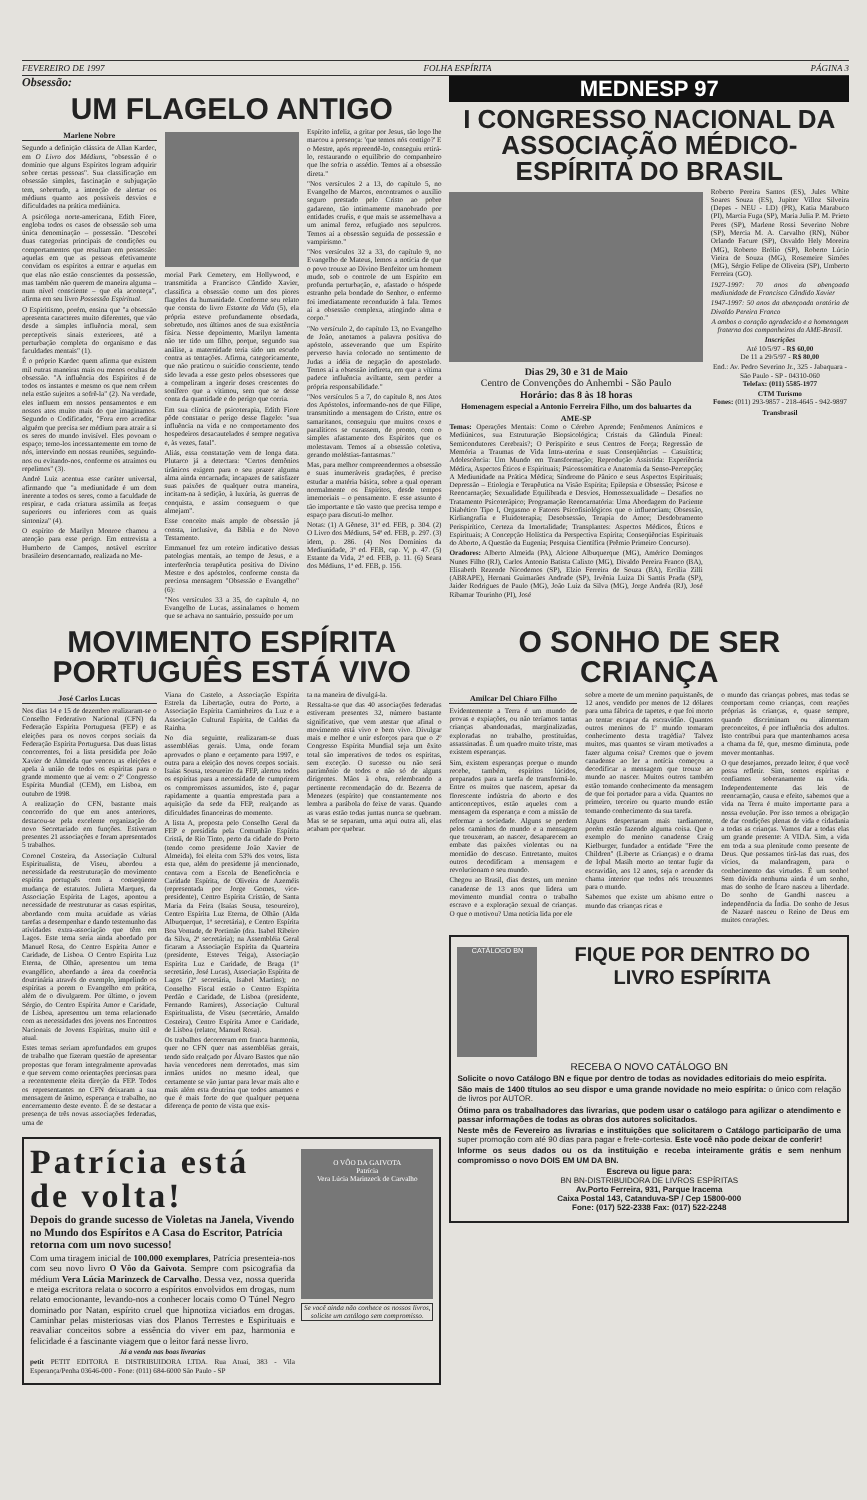FEVEREIRO DE 1997 FOLHA ESPÍRITA PÁGINA 3
Obsessão:
UM FLAGELO ANTIGO
Marlene Nobre
Segundo a definição clássica de Allan Kardec, em O Livro dos Médiuns, "obsessão é o domínio que alguns Espíritos logram adquirir sobre certas pessoas". Sua classificação em obsessão simples, fascinação e subjugação tem, sobretudo, a intenção de alertar os médiuns quanto aos possíveis desvios e dificuldades na prática mediúnica.
A psicóloga norte-americana, Edith Fiore, engloba todos os casos de obsessão sob uma única denominação – possessão. "Descobri duas categorias principais de condições ou comportamentos que resultam em possessão: aquelas em que as pessoas efetivamente convidam os espíritos a entrar e aquelas em que elas não estão conscientes da possessão, mas também não querem de maneira alguma – num nível consciente – que ela aconteça", afirma em seu livro Possessão Espiritual.
O Espiritismo, porém, ensina que "a obsessão apresenta caracteres muito diferentes, que vão desde a simples influência moral, sem perceptíveis sinais exteriores, até a perturbação completa do organismo e das faculdades mentais" (1).
É o próprio Kardec quem afirma que existem mil outras maneiras mais ou menos ocultas de obsessão. "A influência dos Espíritos é de todos os instantes e mesmo os que nem crêem nela estão sujeitos a sofrê-la" (2). Na verdade, eles influem em nossos pensamentos e em nossos atos muito mais do que imaginamos. Segundo o Codificador, "Fora erro acreditar alguém que precisa ser médium para atrair a si os seres do mundo invisível. Eles povoam o espaço; temo-los incessantemente em torno de nós, intervindo em nossas reuniões, seguindo-nos ou evitando-nos, conforme os atraímos ou repelimos" (3).
André Luiz acentua esse caráter universal, afirmando que "a mediunidade é um dom inerente a todos os seres, como a faculdade de respirar, e cada criatura assimila as forças superiores ou inferiores com as quais sintoniza" (4).
O espírito de Marilyn Monroe chamou a atenção para esse perigo. Em entrevista a Humberto de Campos, notável escritor brasileiro desencarnado, realizada no Me-
morial Park Cemetery, em Hollywood, e transmitida a Francisco Cândido Xavier, classifica a obsessão como um dos piores flagelos da humanidade. Conforme seu relato que consta do livro Estante da Vida (5), ela própria esteve profundamente obsedada, sobretudo, nos últimos anos de sua existência física. Nesse depoimento, Marilyn lamenta não ter tido um filho, porque, segundo sua análise, a maternidade teria sido um escudo contra as tentações. Afirma, categoricamente, que não praticou o suicídio consciente, tendo sido levada a esse gesto pelos obsessores que a compeliram a ingerir doses crescentes do sonífero que a vitimou, sem que se desse conta da quantidade e do perigo que corria.
Em sua clínica de psicoterapia, Edith Fiore pôde constatar o perigo desse flagelo: "sua influência na vida e no comportamento dos hospedeiros desacautelados é sempre negativa e, às vezes, fatal".
Aliás, essa constatação vem de longa data. Plutarco já a detectara: "Certos demônios tirânicos exigem para o seu prazer alguma alma ainda encarnada; incapazes de satisfazer suas paixões de qualquer outra maneira, incitam-na à sedição, à luxúria, às guerras de conquista, e assim conseguem o que almejam".
Esse conceito mais amplo de obsessão já consta, inclusive, da Bíblia e do Novo Testamento.
Emmanuel fez um roteiro indicativo dessas patologias mentais, ao tempo de Jesus, e a interferência terapêutica positiva do Divino Mestre e dos apóstolos, conforme consta da preciosa mensagem "Obsessão e Evangelho" (6):
"Nos versículos 33 a 35, do capítulo 4, no Evangelho de Lucas, assinalamos o homem que se achava no santuário, possuído por um
Espírito infeliz, a gritar por Jesus, tão logo lhe marcou a presença: 'que temos nós contigo?' E o Mestre, após repreendê-lo, conseguiu retirá-lo, restaurando o equilíbrio do companheiro que lhe sofria o assédio. Temos aí a obsessão direta."
"Nos versículos 2 a 13, do capítulo 5, no Evangelho de Marcos, encontramos o auxílio seguro prestado pelo Cristo ao pobre gadareno, tão intimamente manobrado por entidades cruéis, e que mais se assemelhava a um animal feroz, refugiado nos sepulcros. Temos aí a obsessão seguida de possessão e vampirismo."
"Nos versículos 32 a 33, do capítulo 9, no Evangelho de Mateus, lemos a notícia de que o povo trouxe ao Divino Benfeitor um homem mudo, sob o controle de um Espírito em profunda perturbação, e, afastado o hóspede estranho pela bondade do Senhor, o enfermo foi imediatamente reconduzido à fala. Temos aí a obsessão complexa, atingindo alma e corpo."
"No versículo 2, do capítulo 13, no Evangelho de João, anotamos a palavra positiva do apóstolo, asseverando que um Espírito perverso havia colocado no sentimento de Judas a idéia de negação do apostolado. Temos aí a obsessão indireta, em que a vítima padece influência aviltante, sem perder a própria responsabilidade."
"Nos versículos 5 a 7, do capítulo 8, nos Atos dos Apóstolos, informando-nos de que Filipe, transmitindo a mensagem do Cristo, entre os samaritanos, conseguiu que muitos coxos e paralíticos se curassem, de pronto, com o simples afastamento dos Espíritos que os molestavam. Temos aí a obsessão coletiva, gerando moléstias-fantasmas."
Mas, para melhor compreendermos a obsessão e suas inumeráveis gradações, é preciso estudar a matéria básica, sobre a qual operam normalmente os Espíritos, desde tempos imemoriais – o pensamento. E esse assunto é tão importante e tão vasto que precisa tempo e espaço para discuti-lo melhor.
Notas: (1) A Gênese, 31ª ed. FEB, p. 304. (2) O Livro dos Médiuns, 54ª ed. FEB, p. 297. (3) idem, p. 286. (4) Nos Domínios da Mediunidade, 3ª ed. FEB, cap. V, p. 47. (5) Estante da Vida, 2ª ed. FEB, p. 11. (6) Seara dos Médiuns, 1ª ed. FEB, p. 156.
MEDNESP 97
I CONGRESSO NACIONAL DA ASSOCIAÇÃO MÉDICO-ESPÍRITA DO BRASIL
Dias 29, 30 e 31 de Maio
Centro de Convenções do Anhembi - São Paulo
Horário: das 8 às 18 horas
Homenagem especial a Antonio Ferreira Filho, um dos baluartes da AME-SP
Temas: Operações Mentais: Como o Cérebro Aprende; Fenômenos Anímicos e Mediúnicos, sua Estruturação Biopsicológica; Cristais da Glândula Pineal: Semicondutores Cerebrais?; O Perispírito e seus Centros de Força; Regressão de Memória a Traumas de Vida Intra-uterina e suas Conseqüências – Casuística; Adolescência: Um Mundo em Transformação; Reprodução Assistida: Experiência Médica, Aspectos Éticos e Espirituais; Psicossomática e Anatomia da Senso-Percepção; A Mediunidade na Prática Médica; Síndrome do Pânico e seus Aspectos Espirituais; Depressão – Etiologia e Terapêutica na Visão Espírita; Epilepsia e Obsessão; Psicose e Reencarnação; Sexualidade Equilibrada e Desvios, Homossexualidade – Desafios no Tratamento Psicoterápico; Programação Reencarnatória: Uma Abordagem do Paciente Diabético Tipo I, Orgasmo e Fatores Psicofisiológicos que o influenciam; Obsessão, Kirliangrafia e Fluidoterapia; Desobsessão, Terapia do Amor; Desdobramento Perispirítico, Certeza da Imortalidade; Transplantes: Aspectos Médicos, Éticos e Espirituais; A Concepção Holística da Perspectiva Espírita; Conseqüências Espirituais do Aborto, A Questão da Eugenia; Pesquisa Científica (Prêmio Primeiro Concurso).
Oradores: Alberto Almeida (PA), Alcione Albuquerque (MG), Américo Domingos Nunes Filho (RJ), Carlos Antonio Batista Calixto (MG), Divaldo Pereira Franco (BA), Elisabeth Rezende Nicodemos (SP), Elzio Ferreira de Souza (BA), Ercília Zilli (ABRAPE), Hernani Guimarães Andrade (SP), Irvênia Luiza Di Santis Prada (SP), Jaider Rodrigues de Paulo (MG), João Luiz da Silva (MG), Jorge Andréa (RJ), José Ribamar Tourinho (PI), José
Roberto Pereira Santos (ES), Jules White Soares Souza (ES), Jupiter Villoz Silveira (Depes - NEU - LD) (PR), Katia Marabuco (PI), Marcia Fuga (SP), Maria Julia P. M. Prieto Peres (SP), Marlene Rossi Severino Nobre (SP), Mercia M. A. Carvalho (RN), Núbor Orlando Facure (SP), Osvaldo Hely Moreira (MG), Roberto Brólio (SP), Roberto Lúcio Vieira de Souza (MG), Rosemeire Simões (MG), Sérgio Felipe de Oliveira (SP), Umberto Ferreira (GO).
1927-1997: 70 anos da abençoada mediunidade de Francisco Cândido Xavier
1947-1997: 50 anos da abençoada oratória de Divaldo Pereira Franco
A ambos o coração agradecido e a homenagem fraterna dos companheiros da AME-Brasil.
Inscrições
Até 10/5/97 - R$ 60,00
De 11 a 29/5/97 - R$ 80,00
End.: Av. Pedro Severino Jr., 325 - Jabaquara - São Paulo - SP - 04310-060
Telefax: (011) 5585-1977
CTM Turismo
Fones: (011) 293-9857 - 218-4645 - 942-9897
Transbrasil
MOVIMENTO ESPÍRITA PORTUGUÊS ESTÁ VIVO
José Carlos Lucas
Nos dias 14 e 15 de dezembro realizaram-se o Conselho Federativo Nacional (CFN) da Federação Espírita Portuguesa (FEP) e as eleições para os novos corpos sociais da Federação Espírita Portuguesa. Das duas listas concorrentes, foi a lista presidida por João Xavier de Almeida que venceu as eleições e apela à união de todos os espíritas para o grande momento que aí vem: o 2º Congresso Espírita Mundial (CEM), em Lisboa, em outubro de 1998.
A realização do CFN, bastante mais concorrido do que em anos anteriores, destacou-se pela excelente organização do novo Secretariado em funções. Estiveram presentes 21 associações e foram apresentados 5 trabalhos.
Coronel Costeira, da Associação Cultural Espiritualista, de Viseu, abordou a necessidade da reestruturação do movimento espírita português com a conseqüente mudança de estatutos. Julieta Marques, da Associação Espírita de Lagos, apontou a necessidade de reestruturar as casas espíritas, abordando com muita acuidade as várias tarefas a desempenhar e dando testemunho das atividades extra-associação que têm em Lagos. Este tema seria ainda abordado por Manuel Rosa, do Centro Espírita Amor e Caridade, de Lisboa. O Centro Espírita Luz Eterna, de Olhão, apresentou um tema evangélico, abordando a área da coerência doutrinária através do exemplo, impelindo os espíritas a porem o Evangelho em prática, além de o divulgarem. Por último, o jovem Sérgio, do Centro Espírita Amor e Caridade, de Lisboa, apresentou um tema relacionado com as necessidades dos jovens nos Encontros Nacionais de Jovens Espíritas, muito útil e atual.
Estes temas seriam aprofundados em grupos de trabalho que fizeram questão de apresentar propostas que foram integralmente aprovadas e que servem como orientações preciosas para a recentemente eleita direção da FEP. Todos os representantes no CFN deixaram a sua mensagem de ânimo, esperança e trabalho, no encerramento deste evento. É de se destacar a presença de três novas associações federadas, uma de
Viana do Castelo, a Associação Espírita Estrela da Libertação, outra do Porto, a Associação Espírita Caminheiros da Luz e a Associação Cultural Espírita, de Caldas da Rainha.
No dia seguinte, realizaram-se duas assembléias gerais. Uma, onde foram aprovados o plano e orçamento para 1997, e outra para a eleição dos novos corpos sociais. Isaías Sousa, tesoureiro da FEP, alertou todos os espíritas para a necessidade de cumprirem os compromissos assumidos, isto é, pagar rapidamente a quantia emprestada para a aquisição da sede da FEP, realçando as dificuldades financeiras do momento.
A lista A, proposta pelo Conselho Geral da FEP e presidida pela Comunhão Espírita Cristã, de Rio Tinto, perto da cidade do Porto (tendo como presidente João Xavier de Almeida), foi eleita com 53% dos votos, lista esta que, além do presidente já mencionado, contava com a Escola de Beneficência e Caridade Espírita, de Oliveira de Azeméis (representada por Jorge Gomes, vice-presidente), Centro Espírita Cristão, de Santa Maria da Feira (Isaías Sousa, tesoureiro), Centro Espírita Luz Eterna, de Olhão (Alda Albuquerque, 1ª secretária), e Centro Espírita Boa Vontade, de Portimão (dra. Isabel Ribeiro da Silva, 2ª secretária); na Assembléia Geral ficaram a Associação Espírita da Quarteira (presidente, Esteves Teiga), Associação Espírita Luz e Caridade, de Braga (1º secretário, José Lucas), Associação Espírita de Lagos (2ª secretária, Isabel Martins); no Conselho Fiscal estão o Centro Espírita Perdão e Caridade, de Lisboa (presidente, Fernando Ramires), Associação Cultural Espiritualista, de Viseu (secretário, Arnaldo Costeira), Centro Espírita Amor e Caridade, de Lisboa (relator, Manuel Rosa).
Os trabalhos decorreram em franca harmonia, quer no CFN quer nas assembléias gerais, tendo sido realçado por Álvaro Bastos que não havia vencedores nem derrotados, mas sim irmãos unidos no mesmo ideal, que certamente se vão juntar para levar mais alto e mais além esta doutrina que todos amamos e que é mais forte do que qualquer pequena diferença de ponto de vista que exis-
ta na maneira de divulgá-la.
Ressalta-se que das 40 associações federadas estiveram presentes 32, número bastante significativo, que vem atestar que afinal o movimento está vivo e bem vivo. Divulgar mais e melhor e unir esforços para que o 2º Congresso Espírita Mundial seja um êxito total são imperativos de todos os espíritas, sem exceção. O sucesso ou não será patrimônio de todos e não só de alguns dirigentes. Mãos à obra, relembrando a pertinente recomendação do dr. Bezerra de Menezes (espírito) que constantemente nos lembra a parábola do feixe de varas. Quando as varas estão todas juntas nunca se quebram. Mas se se separam, uma aqui outra ali, elas acabam por quebrar.
Patrícia está de volta!
Depois do grande sucesso de Violetas na Janela, Vivendo no Mundo dos Espíritos e A Casa do Escritor, Patrícia retorna com um novo sucesso!
Com uma tiragem inicial de 100.000 exemplares, Patrícia presenteia-nos com seu novo livro O Vôo da Gaivota. Sempre com psicografia da médium Vera Lúcia Marinzeck de Carvalho. Dessa vez, nossa querida e meiga escritora relata o socorro a espíritos envolvidos em drogas, num relato emocionante, levando-nos a conhecer locais como O Túnel Negro dominado por Natan, espírito cruel que hipnotiza viciados em drogas. Caminhar pelas misteriosas vias dos Planos Terrestes e Espirituais e reavaliar conceitos sobre a essência do viver em paz, harmonia e felicidade é a fascinante viagem que o leitor fará nesse livro.
Já a venda nas boas livrarias
petit PETIT EDITORA E DISTRIBUIDORA LTDA. Rua Atuaí, 383 - Vila Esperança/Penha 03646-000 - Fone: (011) 684-6000 São Paulo - SP
O VÔO DA GAIVOTA
Patrícia
Vera Lúcia Marinzeck de Carvalho
Se você ainda não conhece os nossos livros, solicite um catálogo sem compromisso.
O SONHO DE SER CRIANÇA
Amilcar Del Chiaro Filho
Evidentemente a Terra é um mundo de provas e expiações, ou não teríamos tantas crianças abandonadas, marginalizadas, exploradas no trabalho, prostituídas, assassinadas. É um quadro muito triste, mas existem esperanças.
Sim, existem esperanças porque o mundo recebe, também, espíritos lúcidos, preparados para a tarefa de transformá-lo. Entre os muitos que nascem, apesar da florescente indústria do aborto e dos anticonceptivos, estão aqueles com a mensagem da esperança e com a missão de reformar a sociedade. Alguns se perdem pelos caminhos do mundo e a mensagem que trouxeram, ao nascer, desaparecem ao embate das paixões violentas ou na mornidão do descaso. Entretanto, muitos outros decodificam a mensagem e revolucionam o seu mundo.
Chegou ao Brasil, dias destes, um menino canadense de 13 anos que lidera um movimento mundial contra o trabalho escravo e a exploração sexual de crianças. O que o motivou? Uma notícia lida por ele
sobre a morte de um menino paquistanês, de 12 anos, vendido por menos de 12 dólares para uma fábrica de tapetes, e que foi morto ao tentar escapar da escravidão. Quantos outros meninos do 1º mundo tomaram conhecimento desta tragédia? Talvez muitos, mas quantos se viram motivados a fazer alguma coisa? Cremos que o jovem canadense ao ler a notícia começou a decodificar a mensagem que trouxe ao mundo ao nascer. Muitos outros também estão tomando conhecimento da mensagem de que foi portador para a vida. Quantos no primeiro, terceiro ou quarto mundo estão tomando conhecimento da sua tarefa.
Alguns despertaram mais tardiamente, porém estão fazendo alguma coisa. Que o exemplo do menino canadense Craig Kielburger, fundador a entidade "Free the Children" (Liberte as Crianças) e o drama de Iqbal Masih morto ao tentar fugir da escravidão, aos 12 anos, seja o acender da chama interior que todos nós trouxemos para o mundo.
Sabemos que existe um abismo entre o mundo das crianças ricas e
o mundo das crianças pobres, mas todas se comportam como crianças, com reações próprias às crianças, e, quase sempre, quando discriminam ou alimentam preconceitos, é por influência dos adultos. Isto contribui para que mantenhamos acesa a chama da fé, que, mesmo diminuta, pode mover montanhas.
O que desejamos, prezado leitor, é que você possa refletir. Sim, somos espíritas e confiamos soberanamente na vida. Independentemente das leis de reencarnação, causa e efeito, sabemos que a vida na Terra é muito importante para a nossa evolução. Por isso temos a obrigação de dar condições plenas de vida e cidadania a todas as crianças. Vamos dar a todas elas um grande presente: A VIDA. Sim, a vida em toda a sua plenitude como presente de Deus. Que possamos tirá-las das ruas, dos vícios, da malandragem, para o conhecimento das virtudes. É um sonho! Sem dúvida nenhuma ainda é um sonho, mas do sonho de Ícaro nasceu a liberdade. Do sonho de Gandhi nasceu a independência da Índia. Do sonho de Jesus de Nazaré nasceu o Reino de Deus em muitos corações.
CATÁLOGO BN
FIQUE POR DENTRO DO LIVRO ESPÍRITA
RECEBA O NOVO CATÁLOGO BN
Solicite o novo Catálogo BN e fique por dentro de todas as novidades editoriais do meio espírita.
São mais de 1400 títulos ao seu dispor e uma grande novidade no meio espírita: o único com relação de livros por AUTOR.
Ótimo para os trabalhadores das livrarias, que podem usar o catálogo para agilizar o atendimento e passar informações de todas as obras dos autores solicitados.
Neste mês de Fevereiro as livrarias e instituições que solicitarem o Catálogo participarão de uma super promoção com até 90 dias para pagar e frete-cortesia. Este você não pode deixar de conferir!
Informe os seus dados ou os da instituição e receba inteiramente grátis e sem nenhum compromisso o novo DOIS EM UM DA BN.
Escreva ou ligue para:
BN BN-DISTRIBUIDORA DE LIVROS ESPÍRITAS
Av.Porto Ferreira, 931, Parque Iracema
Caixa Postal 143, Catanduva-SP / Cep 15800-000
Fone: (017) 522-2338 Fax: (017) 522-2248